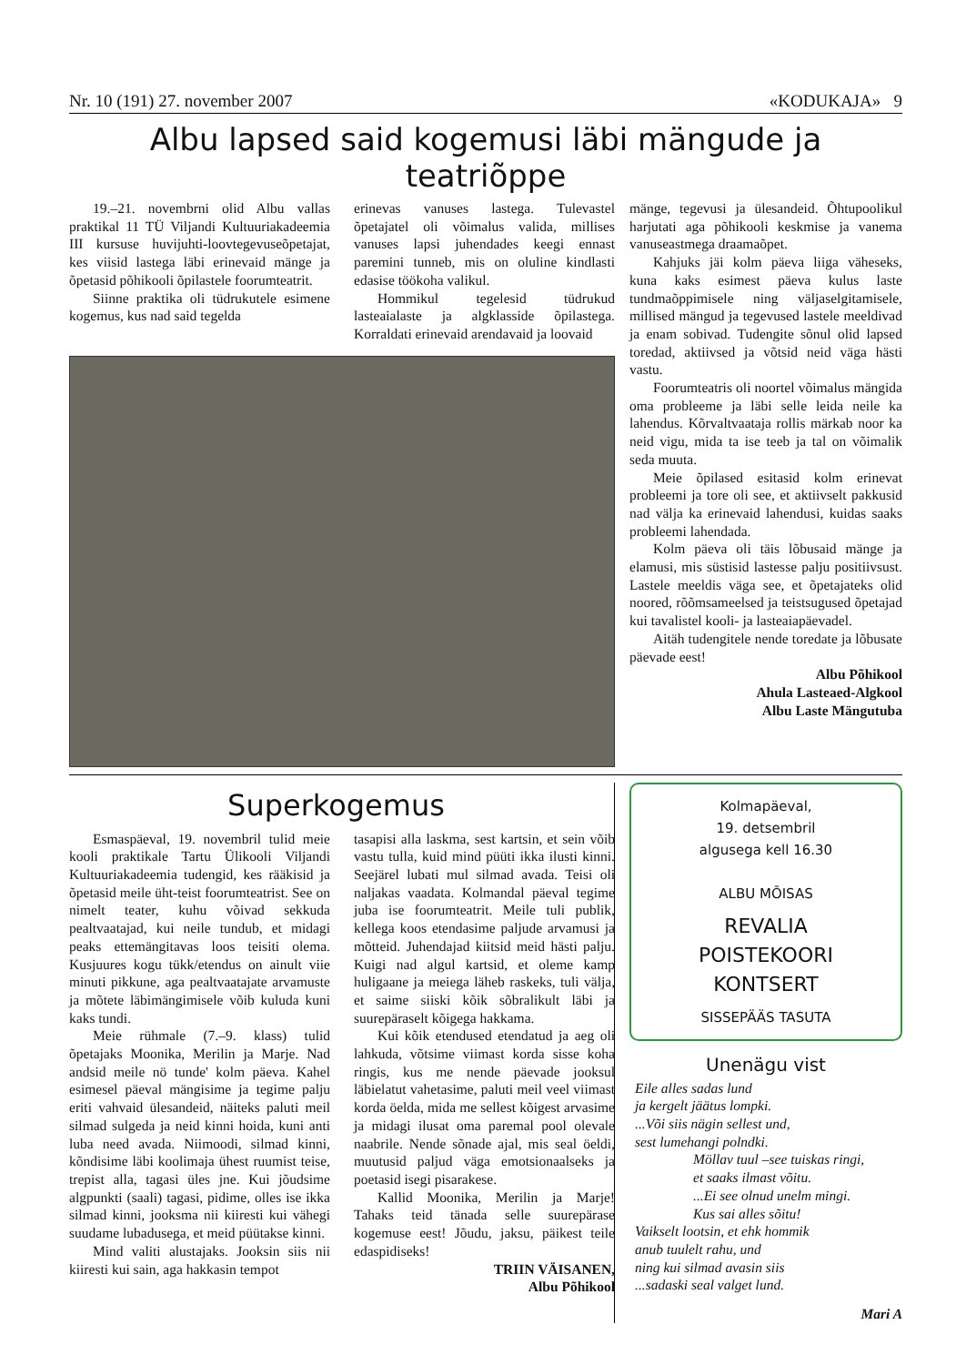Nr. 10 (191) 27. november 2007 «KODUKAJA» 9
Albu lapsed said kogemusi läbi mängude ja teatriõppe
19.–21. novembrni olid Albu vallas praktikal 11 TÜ Viljandi Kultuuriakadeemia III kursuse huvijuhti-loovtegevuseõpetajat, kes viisid lastega läbi erinevaid mänge ja õpetasid põhikooli õpilastele foorumteatrit.
Siinne praktika oli tüdrukutele esimene kogemus, kus nad said tegelda
erinevas vanuses lastega. Tulevastel õpetajatel oli võimalus valida, millises vanuses lapsi juhendades keegi ennast paremini tunneb, mis on oluline kindlasti edasise töökoha valikul.
Hommikul tegelesid tüdrukud lasteaialaste ja algklasside õpilastega. Korraldati erinevaid arendavaid ja loovaid
mänge, tegevusi ja ülesandeid. Õhtupoolikul harjutati aga põhikooli keskmise ja vanema vanuseastmega draamaõpet.
Kahjuks jäi kolm päeva liiga väheseks, kuna kaks esimest päeva kulus laste tundmaõppimisele ning väljaselgitamisele, millised mängud ja tegevused lastele meeldivad ja enam sobivad. Tudengite sõnul olid lapsed toredad, aktiivsed ja võtsid neid väga hästi vastu.
Foorumteatris oli noortel võimalus mängida oma probleeme ja läbi selle leida neile ka lahendus. Kõrvaltvaataja rollis märkab noor ka neid vigu, mida ta ise teeb ja tal on võimalik seda muuta.
Meie õpilased esitasid kolm erinevat probleemi ja tore oli see, et aktiivselt pakkusid nad välja ka erinevaid lahendusi, kuidas saaks probleemi lahendada.
Kolm päeva oli täis lõbusaid mänge ja elamusi, mis süstisid lastesse palju positiivsust. Lastele meeldis väga see, et õpetajateks olid noored, rõõmsameelsed ja teistsugused õpetajad kui tavalistel kooli- ja lasteaiapäevadel.
Aitäh tudengitele nende toredate ja lõbusate päevade eest!
Albu Põhikool
Ahula Lasteaed-Algkool
Albu Laste Mängutuba
Superkogemus
Esmaspäeval, 19. novembril tulid meie kooli praktikale Tartu Ülikooli Viljandi Kultuuriakadeemia tudengid, kes rääkisid ja õpetasid meile üht-teist foorumteatrist. See on nimelt teater, kuhu võivad sekkuda pealtvaatajad, kui neile tundub, et midagi peaks ettemängitavas loos teisiti olema. Kusjuures kogu tükk/etendus on ainult viie minuti pikkune, aga pealtvaatajate arvamuste ja mõtete läbimängimisele võib kuluda kuni kaks tundi.
Meie rühmale (7.–9. klass) tulid õpetajaks Moonika, Merilin ja Marje. Nad andsid meile nö tunde' kolm päeva. Kahel esimesel päeval mängisime ja tegime palju eriti vahvaid ülesandeid, näiteks paluti meil silmad sulgeda ja neid kinni hoida, kuni anti luba need avada. Niimoodi, silmad kinni, kõndisime läbi koolimaja ühest ruumist teise, trepist alla, tagasi üles jne. Kui jõudsime algpunkti (saali) tagasi, pidime, olles ise ikka silmad kinni, jooksma nii kiiresti kui vähegi suudame lubadusega, et meid püütakse kinni.
Mind valiti alustajaks. Jooksin siis nii kiiresti kui sain, aga hakkasin tempot
tasapisi alla laskma, sest kartsin, et sein võib vastu tulla, kuid mind püüti ikka ilusti kinni. Seejärel lubati mul silmad avada. Teisi oli naljakas vaadata. Kolmandal päeval tegime juba ise foorumteatrit. Meile tuli publik, kellega koos etendasime paljude arvamusi ja mõtteid. Juhendajad kiitsid meid hästi palju. Kuigi nad algul kartsid, et oleme kamp huligaane ja meiega läheb raskeks, tuli välja, et saime siiski kõik sõbralikult läbi ja suurepäraselt kõigega hakkama.
Kui kõik etendused etendatud ja aeg oli lahkuda, võtsime viimast korda sisse koha ringis, kus me nende päevade jooksul läbielatut vahetasime, paluti meil veel viimast korda öelda, mida me sellest kõigest arvasime ja midagi ilusat oma paremal pool olevale naabrile. Nende sõnade ajal, mis seal öeldi, muutusid paljud väga emotsionaalseks ja poetasid isegi pisarakese.
Kallid Moonika, Merilin ja Marje! Tahaks teid tänada selle suurepärase kogemuse eest! Jõudu, jaksu, päikest teile edaspidiseks!
TRIIN VÄISANEN,
Albu Põhikool
Kolmapäeval,
19. detsembril
algusega kell 16.30
ALBU MÕISAS
REVALIA
POISTEKOORI
KONTSERT
SISSEPÄÄS TASUTA
Unenägu vist
Eile alles sadas lund
ja kergelt jäätus lompki.
...Või siis nägin sellest und,
sest lumehangi polndki.
Möllav tuul –see tuiskas ringi,
et saaks ilmast võitu.
...Ei see olnud unelm mingi.
Kus sai alles sõitu!
Vaikselt lootsin, et ehk hommik
anub tuulelt rahu, und
ning kui silmad avasin siis
...sadaski seal valget lund.
Mari A